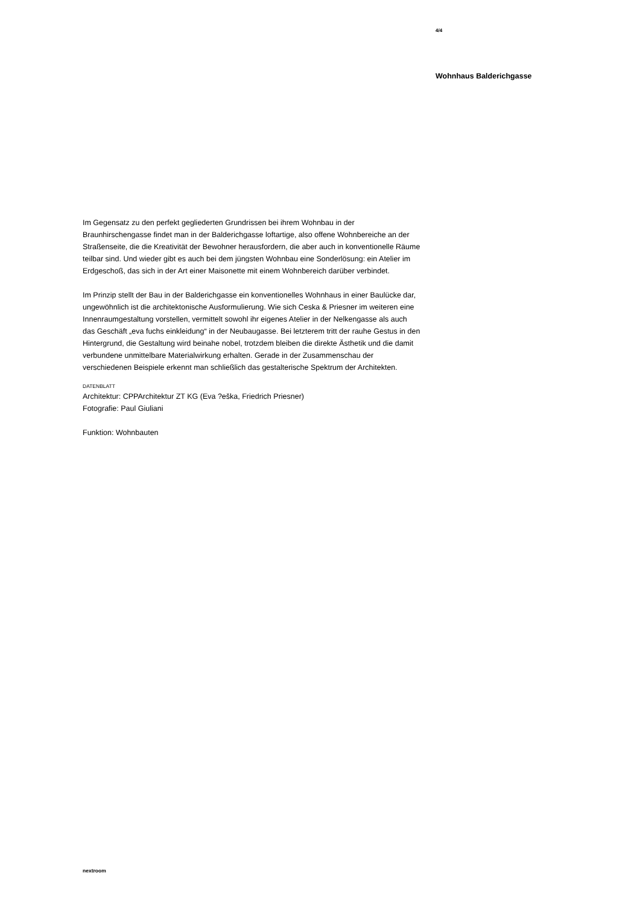4/4
Wohnhaus Balderichgasse
Im Gegensatz zu den perfekt gegliederten Grundrissen bei ihrem Wohnbau in der Braunhirschengasse findet man in der Balderichgasse loftartige, also offene Wohnbereiche an der Straßenseite, die die Kreativität der Bewohner herausfordern, die aber auch in konventionelle Räume teilbar sind. Und wieder gibt es auch bei dem jüngsten Wohnbau eine Sonderlösung: ein Atelier im Erdgeschoß, das sich in der Art einer Maisonette mit einem Wohnbereich darüber verbindet.
Im Prinzip stellt der Bau in der Balderichgasse ein konventionelles Wohnhaus in einer Baulücke dar, ungewöhnlich ist die architektonische Ausformulierung. Wie sich Ceska & Priesner im weiteren eine Innenraumgestaltung vorstellen, vermittelt sowohl ihr eigenes Atelier in der Nelkengasse als auch das Geschäft „eva fuchs einkleidung“ in der Neubaugasse. Bei letzterem tritt der rauhe Gestus in den Hintergrund, die Gestaltung wird beinahe nobel, trotzdem bleiben die direkte Ästhetik und die damit verbundene unmittelbare Materialwirkung erhalten. Gerade in der Zusammenschau der verschiedenen Beispiele erkennt man schließlich das gestalterische Spektrum der Architekten.
DATENBLATT
Architektur: CPPArchitektur ZT KG (Eva ?eška, Friedrich Priesner)
Fotografie: Paul Giuliani
Funktion: Wohnbauten
nextroom